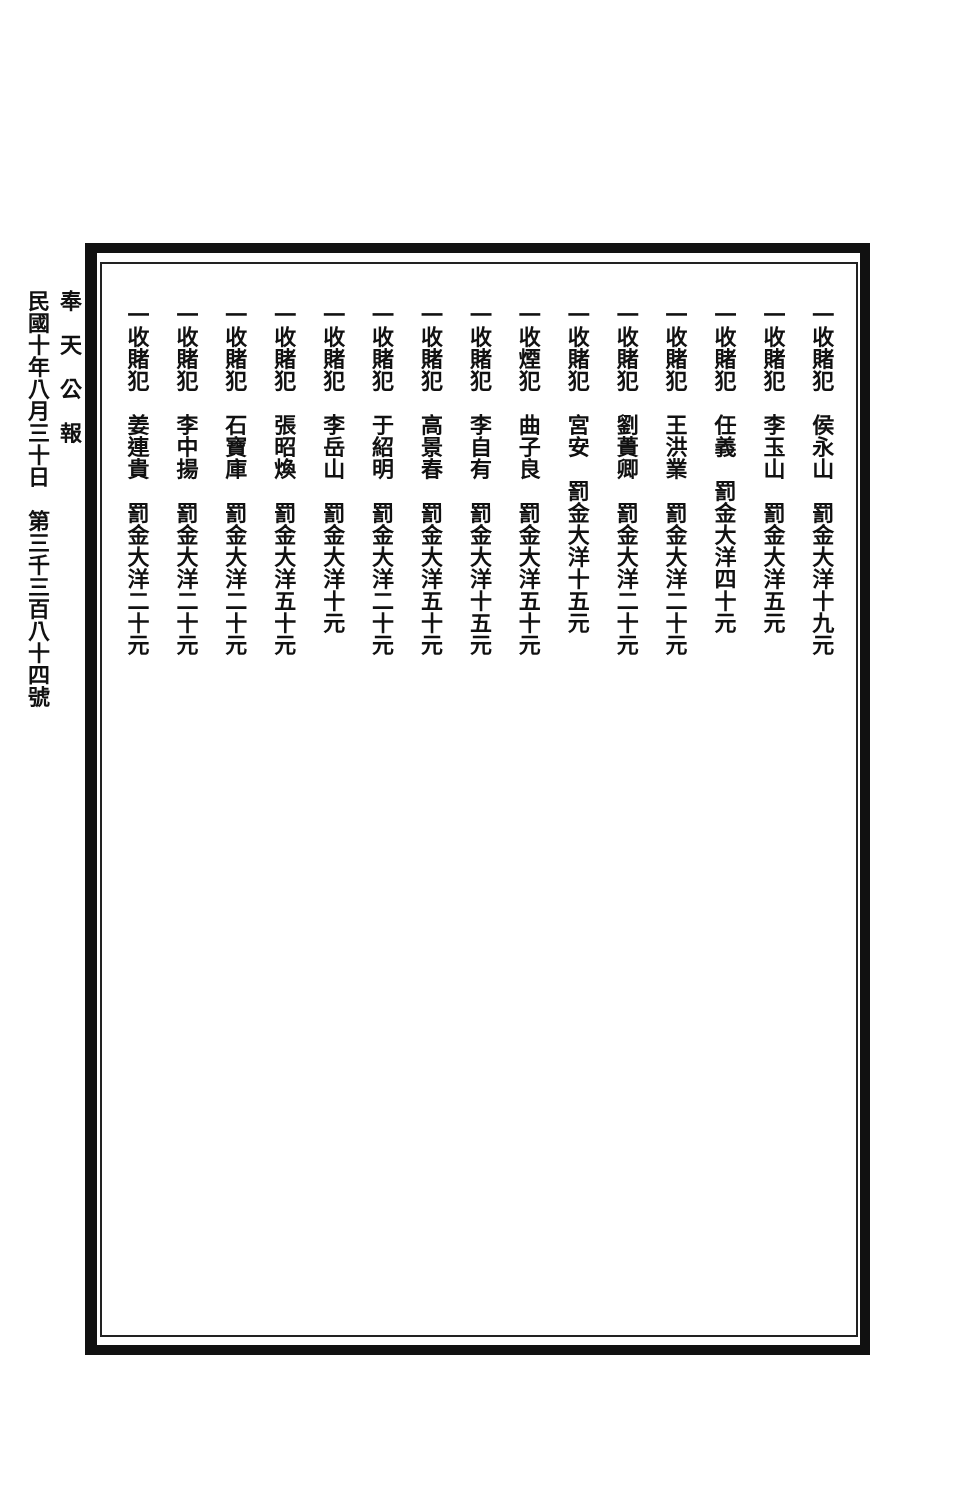奉　天　公　報
民國十年八月三十日　第三千三百八十四號
一收賭犯　侯永山　罰金大洋十九元
一收賭犯　李玉山　罰金大洋五元
一收賭犯　任義　罰金大洋四十元
一收賭犯　王洪業　罰金大洋二十元
一收賭犯　劉蕢卿　罰金大洋二十元
一收賭犯　宮安　罰金大洋十五元
一收煙犯　曲子良　罰金大洋五十元
一收賭犯　李自有　罰金大洋十五元
一收賭犯　高景春　罰金大洋五十元
一收賭犯　于紹明　罰金大洋二十元
一收賭犯　李岳山　罰金大洋十元
一收賭犯　張昭煥　罰金大洋五十元
一收賭犯　石寶庫　罰金大洋二十元
一收賭犯　李中揚　罰金大洋二十元
一收賭犯　姜連貴　罰金大洋二十元